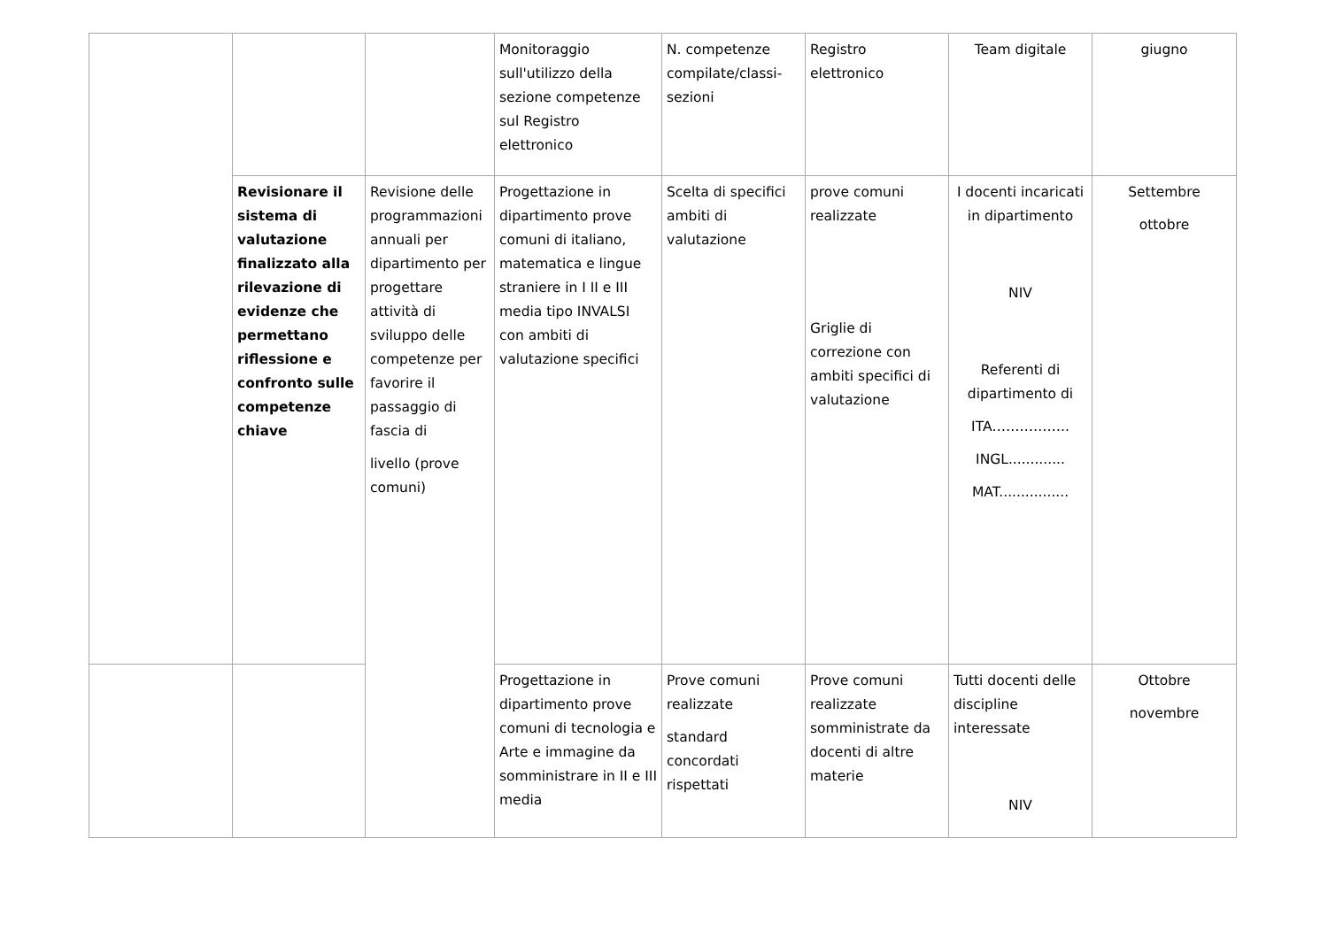| | | | Monitoraggio sull'utilizzo della sezione competenze sul Registro elettronico | N. competenze compilate/classi-sezioni | Registro elettronico | Team digitale | giugno |
| | Revisionare il sistema di valutazione finalizzato alla rilevazione di evidenze che permettano riflessione e confronto sulle competenze chiave | Revisione delle programmazioni annuali per dipartimento per progettare attività di sviluppo delle competenze per favorire il passaggio di fascia di livello (prove comuni) | Progettazione in dipartimento prove comuni di italiano, matematica e lingue straniere in I II e III media tipo INVALSI con ambiti di valutazione specifici | Scelta di specifici ambiti di valutazione | prove comuni realizzate Griglie di correzione con ambiti specifici di valutazione | I docenti incaricati in dipartimento NIV Referenti di dipartimento di ITA…………….. INGL............. MAT................ | Settembre ottobre |
| | | | Progettazione in dipartimento prove comuni di tecnologia e Arte e immagine da somministrare in II e III media | Prove comuni realizzate standard concordati rispettati | Prove comuni realizzate somministrate da docenti di altre materie | Tutti docenti delle discipline interessate NIV | Ottobre novembre |